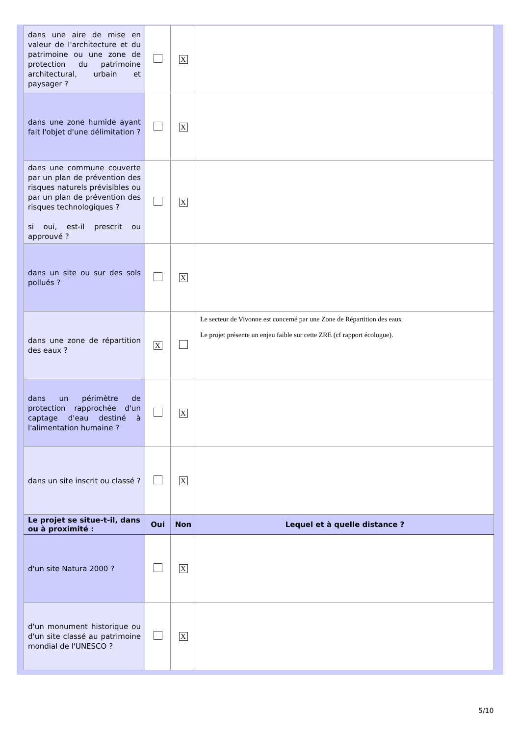| dans une aire de mise en valeur de l'architecture et du patrimoine ou une zone de protection du patrimoine architectural, urbain et paysager ? | | X | |
| dans une zone humide ayant fait l'objet d'une délimitation ? | | X | |
| dans une commune couverte par un plan de prévention des risques naturels prévisibles ou par un plan de prévention des risques technologiques ? si oui, est-il prescrit ou approuvé ? | | X | |
| dans un site ou sur des sols pollués ? | | X | |
| dans une zone de répartition des eaux ? | X | | Le secteur de Vivonne est concerné par une Zone de Répartition des eaux Le projet présente un enjeu faible sur cette ZRE (cf rapport écologue). |
| dans un périmètre de protection rapprochée d'un captage d'eau destiné à l'alimentation humaine ? | | X | |
| dans un site inscrit ou classé ? | | X | |
| Le projet se situe-t-il, dans ou à proximité : | Oui | Non | Lequel et à quelle distance ? |
| d'un site Natura 2000 ? | | X | |
| d'un monument historique ou d'un site classé au patrimoine mondial de l'UNESCO ? | | X | |
5/10